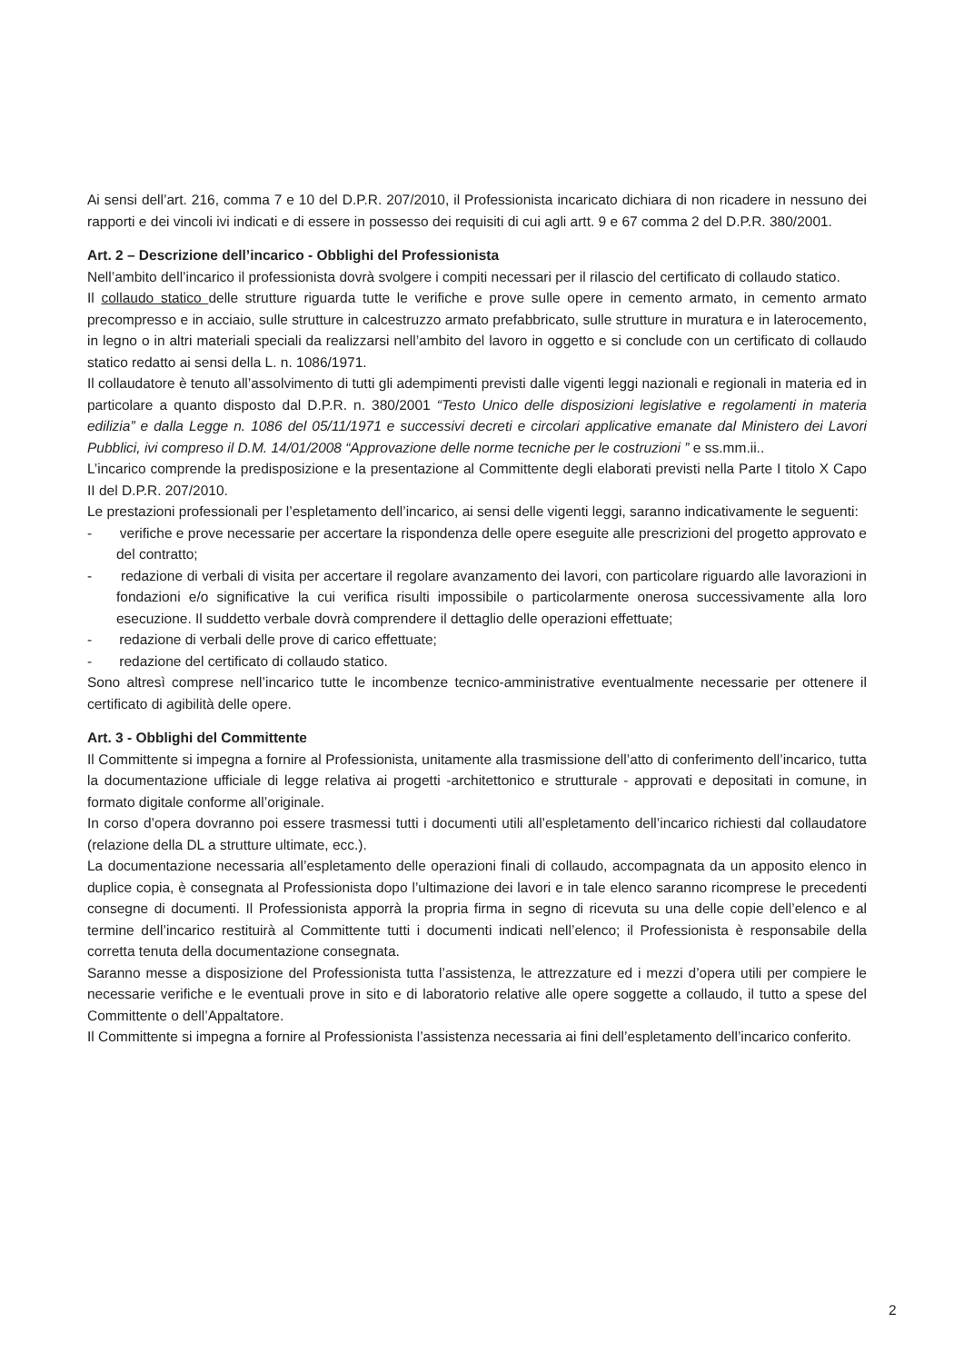Ai sensi dell’art. 216, comma 7 e 10 del D.P.R. 207/2010, il Professionista incaricato dichiara di non ricadere in nessuno dei rapporti e dei vincoli ivi indicati e di essere in possesso dei requisiti di cui agli artt. 9 e 67 comma 2 del D.P.R. 380/2001.
Art. 2 – Descrizione dell’incarico - Obblighi del Professionista
Nell’ambito dell’incarico il professionista dovrà svolgere i compiti necessari per il rilascio del certificato di collaudo statico.
Il collaudo statico delle strutture riguarda tutte le verifiche e prove sulle opere in cemento armato, in cemento armato precompresso e in acciaio, sulle strutture in calcestruzzo armato prefabbricato, sulle strutture in muratura e in laterocemento, in legno o in altri materiali speciali da realizzarsi nell’ambito del lavoro in oggetto e si conclude con un certificato di collaudo statico redatto ai sensi della L. n. 1086/1971.
Il collaudatore è tenuto all’assolvimento di tutti gli adempimenti previsti dalle vigenti leggi nazionali e regionali in materia ed in particolare a quanto disposto dal D.P.R. n. 380/2001 “Testo Unico delle disposizioni legislative e regolamenti in materia edilizia” e dalla Legge n. 1086 del 05/11/1971 e successivi decreti e circolari applicative emanate dal Ministero dei Lavori Pubblici, ivi compreso il D.M. 14/01/2008 “Approvazione delle norme tecniche per le costruzioni ” e ss.mm.ii..
L’incarico comprende la predisposizione e la presentazione al Committente degli elaborati previsti nella Parte I titolo X Capo II del D.P.R. 207/2010.
Le prestazioni professionali per l’espletamento dell’incarico, ai sensi delle vigenti leggi, saranno indicativamente le seguenti:
- verifiche e prove necessarie per accertare la rispondenza delle opere eseguite alle prescrizioni del progetto approvato e del contratto;
- redazione di verbali di visita per accertare il regolare avanzamento dei lavori, con particolare riguardo alle lavorazioni in fondazioni e/o significative la cui verifica risulti impossibile o particolarmente onerosa successivamente alla loro esecuzione. Il suddetto verbale dovrà comprendere il dettaglio delle operazioni effettuate;
- redazione di verbali delle prove di carico effettuate;
- redazione del certificato di collaudo statico.
Sono altresì comprese nell’incarico tutte le incombenze tecnico-amministrative eventualmente necessarie per ottenere il certificato di agibilità delle opere.
Art. 3 - Obblighi del Committente
Il Committente si impegna a fornire al Professionista, unitamente alla trasmissione dell’atto di conferimento dell’incarico, tutta la documentazione ufficiale di legge relativa ai progetti -architettonico e strutturale - approvati e depositati in comune, in formato digitale conforme all’originale.
In corso d’opera dovranno poi essere trasmessi tutti i documenti utili all’espletamento dell’incarico richiesti dal collaudatore (relazione della DL a strutture ultimate, ecc.).
La documentazione necessaria all’espletamento delle operazioni finali di collaudo, accompagnata da un apposito elenco in duplice copia, è consegnata al Professionista dopo l’ultimazione dei lavori e in tale elenco saranno ricomprese le precedenti consegne di documenti. Il Professionista apporrà la propria firma in segno di ricevuta su una delle copie dell’elenco e al termine dell’incarico restituirà al Committente tutti i documenti indicati nell’elenco; il Professionista è responsabile della corretta tenuta della documentazione consegnata.
Saranno messe a disposizione del Professionista tutta l’assistenza, le attrezzature ed i mezzi d’opera utili per compiere le necessarie verifiche e le eventuali prove in sito e di laboratorio relative alle opere soggette a collaudo, il tutto a spese del Committente o dell’Appaltatore.
Il Committente si impegna a fornire al Professionista l’assistenza necessaria ai fini dell’espletamento dell’incarico conferito.
2